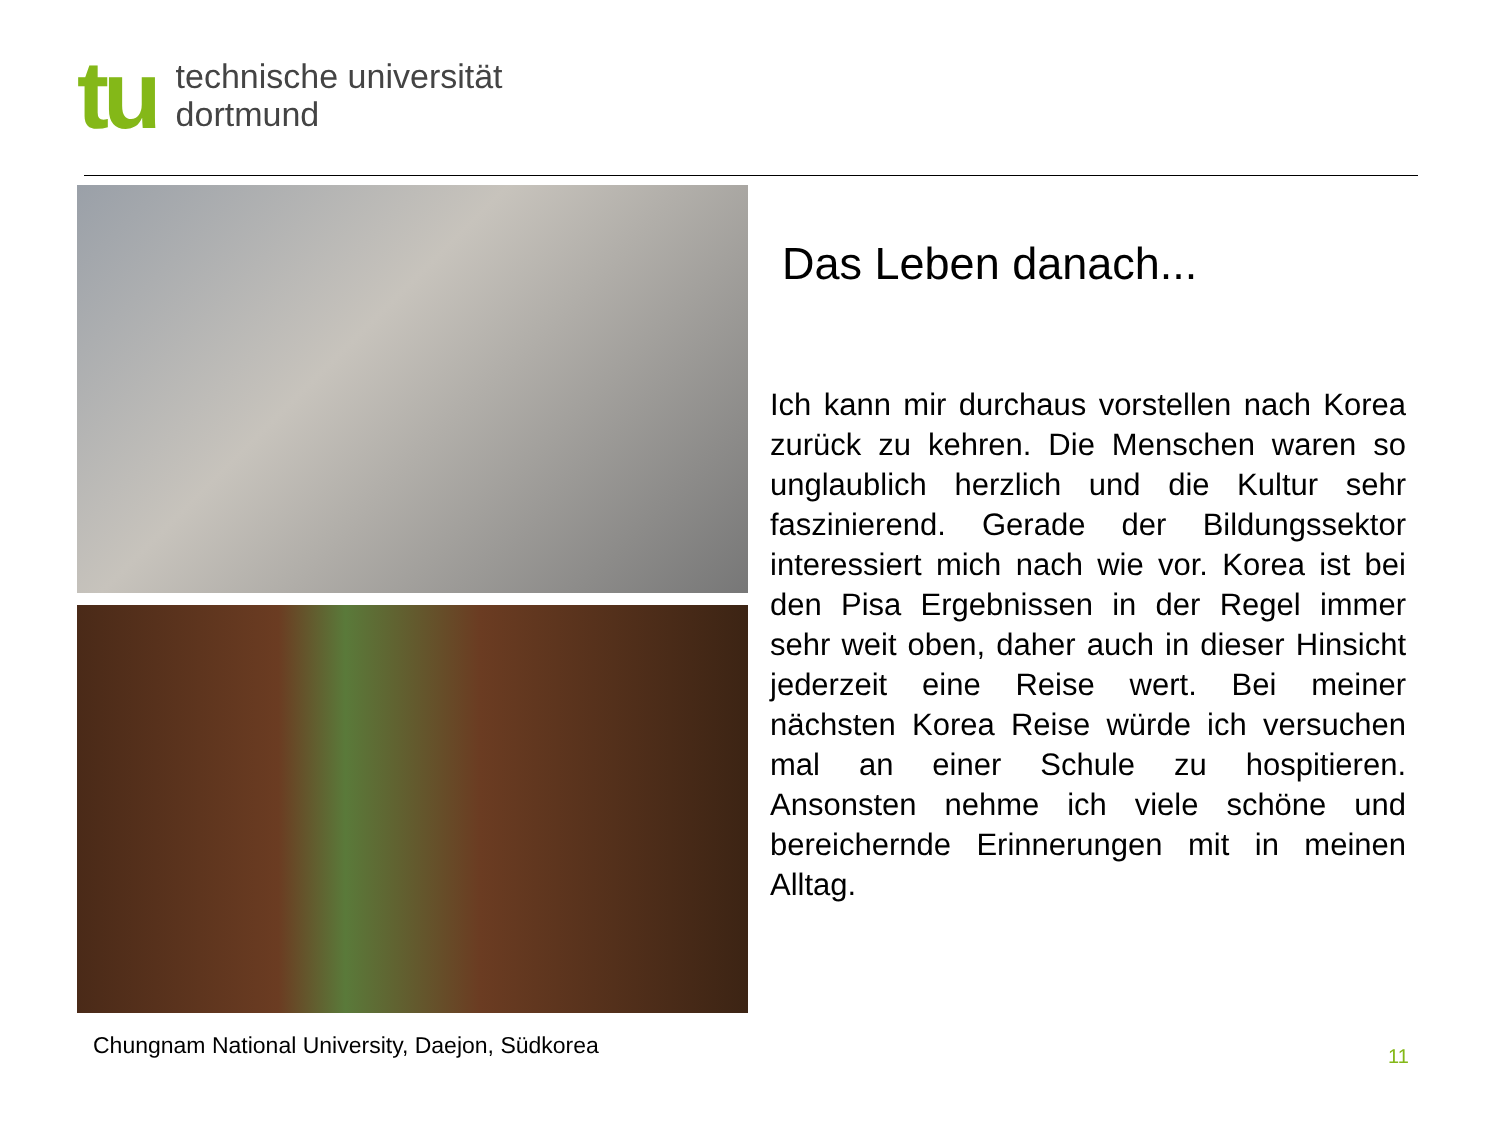tu
technische universität
dortmund
Das Leben danach...
Ich kann mir durchaus vorstellen nach Korea zurück zu kehren. Die Menschen waren so unglaublich herzlich und die Kultur sehr faszinierend. Gerade der Bildungssektor interessiert mich nach wie vor. Korea ist bei den Pisa Ergebnissen in der Regel immer sehr weit oben, daher auch in dieser Hinsicht jederzeit eine Reise wert. Bei meiner nächsten Korea Reise würde ich versuchen mal an einer Schule zu hospitieren. Ansonsten nehme ich viele schöne und bereichernde Erinnerungen mit in meinen Alltag.
Chungnam National University, Daejon, Südkorea
11